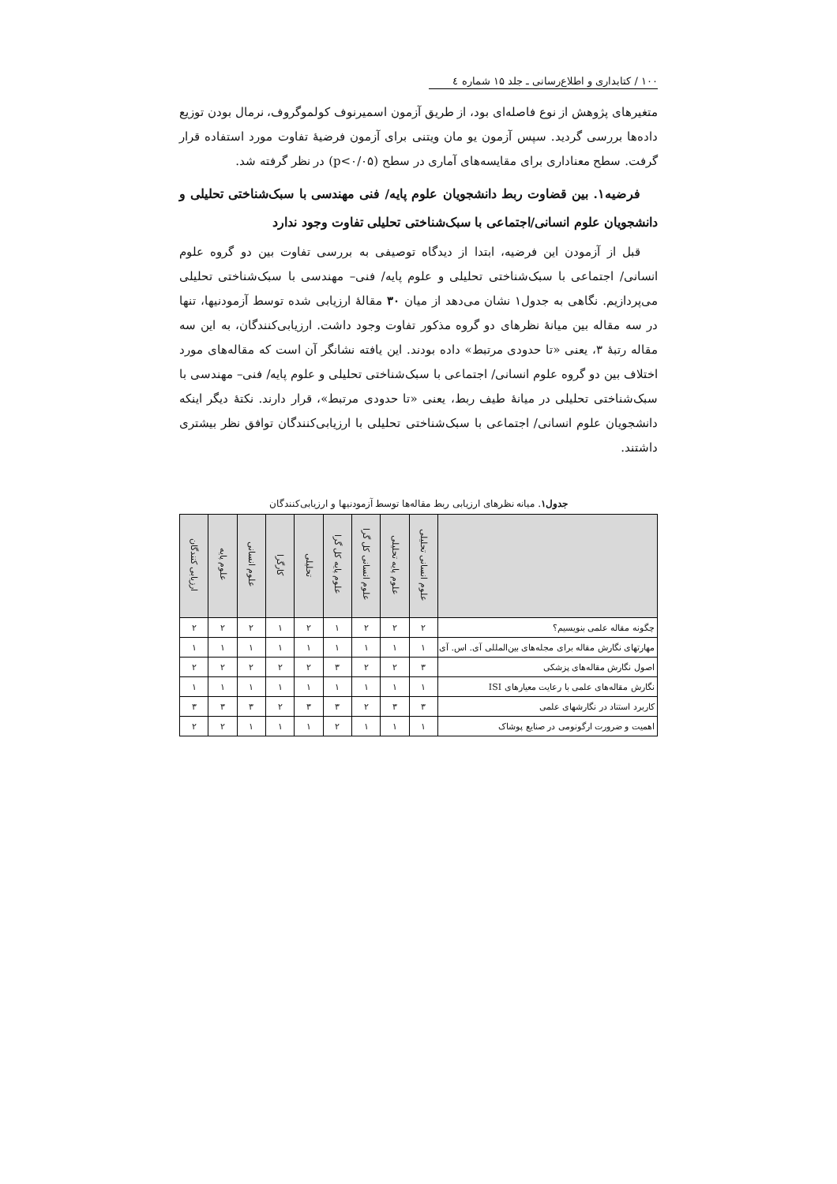۱۰۰ / کتابداری و اطلاع‌رسانی ـ جلد ۱۵ شماره ٤
متغیرهای پژوهش از نوع فاصله‌ای بود، از طریق آزمون اسمیرنوف کولموگروف، نرمال بودن توزیع داده‌ها بررسی گردید. سپس آزمون یو مان ویتنی برای آزمون فرضیهٔ تفاوت مورد استفاده قرار گرفت. سطح معناداری برای مقایسه‌های آماری در سطح (p<۰/۰۵) در نظر گرفته شد.
فرضیه۱. بین قضاوت ربط دانشجویان علوم پایه/ فنی مهندسی با سبک‌شناختی تحلیلی و دانشجویان علوم انسانی/اجتماعی با سبک‌شناختی تحلیلی تفاوت وجود ندارد
قبل از آزمودن این فرضیه، ابتدا از دیدگاه توصیفی به بررسی تفاوت بین دو گروه علوم انسانی/ اجتماعی با سبک‌شناختی تحلیلی و علوم پایه/ فنی– مهندسی با سبک‌شناختی تحلیلی می‌پردازیم. نگاهی به جدول۱ نشان می‌دهد از میان ۳۰ مقالهٔ ارزیابی شده توسط آزمودنیها، تنها در سه مقاله بین میانهٔ نظرهای دو گروه مذکور تفاوت وجود داشت. ارزیابی‌کنندگان، به این سه مقاله رتبهٔ ۳، یعنی «تا حدودی مرتبط» داده بودند. این یافته نشانگر آن است که مقاله‌های مورد اختلاف بین دو گروه علوم انسانی/ اجتماعی با سبک‌شناختی تحلیلی و علوم پایه/ فنی– مهندسی با سبک‌شناختی تحلیلی در میانهٔ طیف ربط، یعنی «تا حدودی مرتبط»، قرار دارند. نکتهٔ دیگر اینکه دانشجویان علوم انسانی/ اجتماعی با سبک‌شناختی تحلیلی با ارزیابی‌کنندگان توافق نظر بیشتری داشتند.
جدول۱. میانه نظرهای ارزیابی ربط مقاله‌ها توسط آزمودنیها و ارزیابی‌کنندگان
| | علوم انسانی تحلیلی | علوم پایه تحلیلی | علوم انسانی کل گرا | علوم پایه کل گرا | تحلیلی | کارگرا | علوم انسانی | علوم پایه | ارزیابی کنندگان |
| --- | --- | --- | --- | --- | --- | --- | --- | --- | --- |
| چگونه مقاله علمی بنویسیم؟ | ۲ | ۲ | ۲ | ۱ | ۲ | ۱ | ۲ | ۲ | ۲ |
| مهارتهای نگارش مقاله برای مجله‌های بین‌المللی آی. اس. آی | ۱ | ۱ | ۱ | ۱ | ۱ | ۱ | ۱ | ۱ | ۱ |
| اصول نگارش مقاله‌های پزشکی | ۳ | ۲ | ۲ | ۳ | ۲ | ۲ | ۲ | ۲ | ۲ |
| نگارش مقاله‌های علمی با رعایت معیارهای ISI | ۱ | ۱ | ۱ | ۱ | ۱ | ۱ | ۱ | ۱ | ۱ |
| کاربرد استناد در نگارشهای علمی | ۳ | ۳ | ۲ | ۳ | ۳ | ۲ | ۳ | ۳ | ۳ |
| اهمیت و ضرورت ارگونومی در صنایع پوشاک | ۱ | ۱ | ۱ | ۲ | ۱ | ۱ | ۱ | ۲ | ۲ |